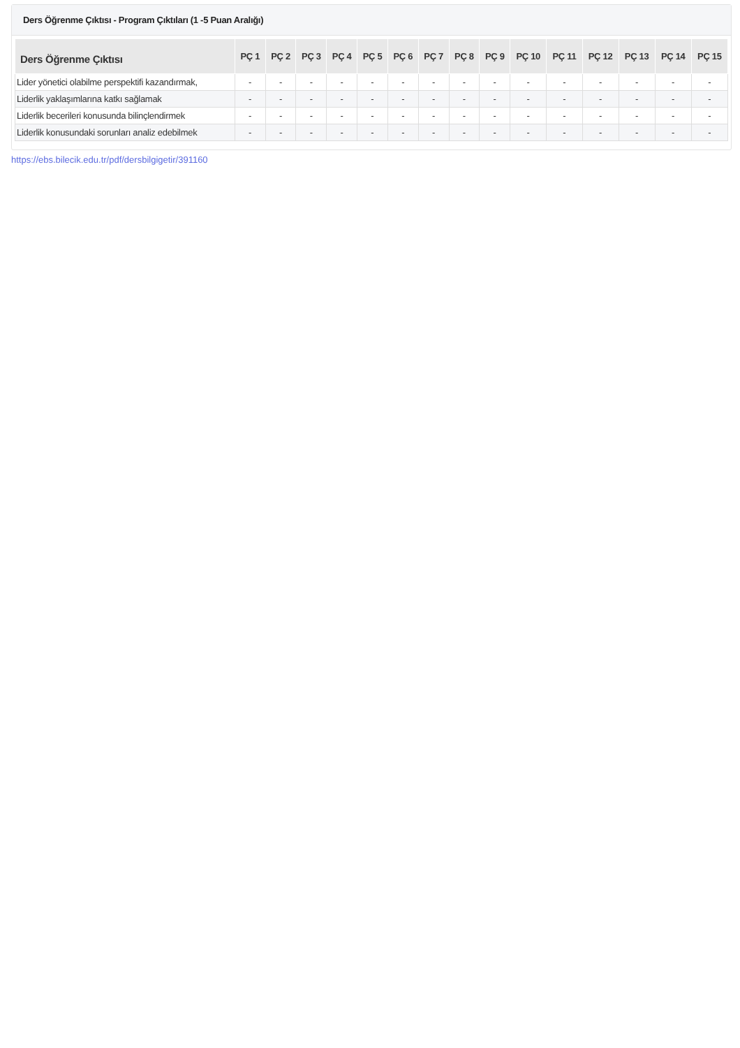Ders Öğrenme Çıktısı - Program Çıktıları (1 -5 Puan Aralığı)
| Ders Öğrenme Çıktısı | PÇ 1 | PÇ 2 | PÇ 3 | PÇ 4 | PÇ 5 | PÇ 6 | PÇ 7 | PÇ 8 | PÇ 9 | PÇ 10 | PÇ 11 | PÇ 12 | PÇ 13 | PÇ 14 | PÇ 15 |
| --- | --- | --- | --- | --- | --- | --- | --- | --- | --- | --- | --- | --- | --- | --- | --- |
| Lider yönetici olabilme perspektifi kazandırmak, | - | - | - | - | - | - | - | - | - | - | - | - | - | - | - |
| Liderlik yaklaşımlarına katkı sağlamak | - | - | - | - | - | - | - | - | - | - | - | - | - | - | - |
| Liderlik becerileri konusunda bilinçlendirmek | - | - | - | - | - | - | - | - | - | - | - | - | - | - | - |
| Liderlik konusundaki sorunları analiz edebilmek | - | - | - | - | - | - | - | - | - | - | - | - | - | - | - |
https://ebs.bilecik.edu.tr/pdf/dersbilgigetir/391160